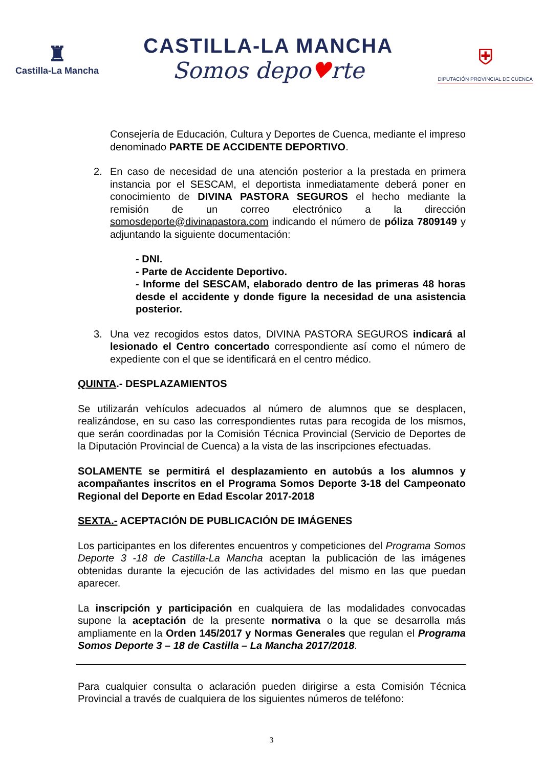♜
Castilla-La Mancha
CASTILLA-LA MANCHA
Somos depo♥rte
⛨
DIPUTACIÓN PROVINCIAL DE CUENCA
Consejería de Educación, Cultura y Deportes de Cuenca, mediante el impreso denominado PARTE DE ACCIDENTE DEPORTIVO.
2. En caso de necesidad de una atención posterior a la prestada en primera instancia por el SESCAM, el deportista inmediatamente deberá poner en conocimiento de DIVINA PASTORA SEGUROS el hecho mediante la remisión de un correo electrónico a la dirección somosdeporte@divinapastora.com indicando el número de póliza 7809149 y adjuntando la siguiente documentación:
- DNI.
- Parte de Accidente Deportivo.
- Informe del SESCAM, elaborado dentro de las primeras 48 horas desde el accidente y donde figure la necesidad de una asistencia posterior.
3. Una vez recogidos estos datos, DIVINA PASTORA SEGUROS indicará al lesionado el Centro concertado correspondiente así como el número de expediente con el que se identificará en el centro médico.
QUINTA.- DESPLAZAMIENTOS
Se utilizarán vehículos adecuados al número de alumnos que se desplacen, realizándose, en su caso las correspondientes rutas para recogida de los mismos, que serán coordinadas por la Comisión Técnica Provincial (Servicio de Deportes de la Diputación Provincial de Cuenca) a la vista de las inscripciones efectuadas.
SOLAMENTE se permitirá el desplazamiento en autobús a los alumnos y acompañantes inscritos en el Programa Somos Deporte 3-18 del Campeonato Regional del Deporte en Edad Escolar 2017-2018
SEXTA.- ACEPTACIÓN DE PUBLICACIÓN DE IMÁGENES
Los participantes en los diferentes encuentros y competiciones del Programa Somos Deporte 3 -18 de Castilla-La Mancha aceptan la publicación de las imágenes obtenidas durante la ejecución de las actividades del mismo en las que puedan aparecer.
La inscripción y participación en cualquiera de las modalidades convocadas supone la aceptación de la presente normativa o la que se desarrolla más ampliamente en la Orden 145/2017 y Normas Generales que regulan el Programa Somos Deporte 3 – 18 de Castilla – La Mancha 2017/2018.
Para cualquier consulta o aclaración pueden dirigirse a esta Comisión Técnica Provincial a través de cualquiera de los siguientes números de teléfono:
3